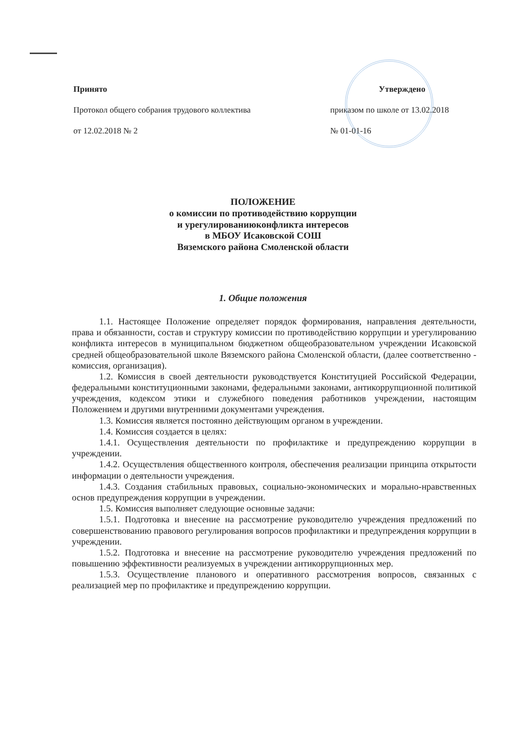Принято
Протокол общего собрания трудового коллектива
от 12.02.2018 № 2
Утверждено
приказом по школе от 13.02.2018
№ 01-01-16
ПОЛОЖЕНИЕ
о комиссии по противодействию коррупции
и урегулированиюконфликта интересов
в МБОУ Исаковской СОШ
Вяземского района Смоленской области
1. Общие положения
1.1. Настоящее Положение определяет порядок формирования, направления деятельности, права и обязанности, состав и структуру комиссии по противодействию коррупции и урегулированию конфликта интересов в муниципальном бюджетном общеобразовательном учреждении Исаковской средней общеобразовательной школе Вяземского района Смоленской области, (далее соответственно - комиссия, организация).
1.2. Комиссия в своей деятельности руководствуется Конституцией Российской Федерации, федеральными конституционными законами, федеральными законами, антикоррупционной политикой учреждения, кодексом этики и служебного поведения работников учреждении, настоящим Положением и другими внутренними документами учреждения.
1.3. Комиссия является постоянно действующим органом в учреждении.
1.4. Комиссия создается в целях:
1.4.1. Осуществления деятельности по профилактике и предупреждению коррупции в учреждении.
1.4.2. Осуществления общественного контроля, обеспечения реализации принципа открытости информации о деятельности учреждения.
1.4.3. Создания стабильных правовых, социально-экономических и морально-нравственных основ предупреждения коррупции в учреждении.
1.5. Комиссия выполняет следующие основные задачи:
1.5.1. Подготовка и внесение на рассмотрение руководителю учреждения предложений по совершенствованию правового регулирования вопросов профилактики и предупреждения коррупции в учреждении.
1.5.2. Подготовка и внесение на рассмотрение руководителю учреждения предложений по повышению эффективности реализуемых в учреждении антикоррупционных мер.
1.5.3. Осуществление планового и оперативного рассмотрения вопросов, связанных с реализацией мер по профилактике и предупреждению коррупции.